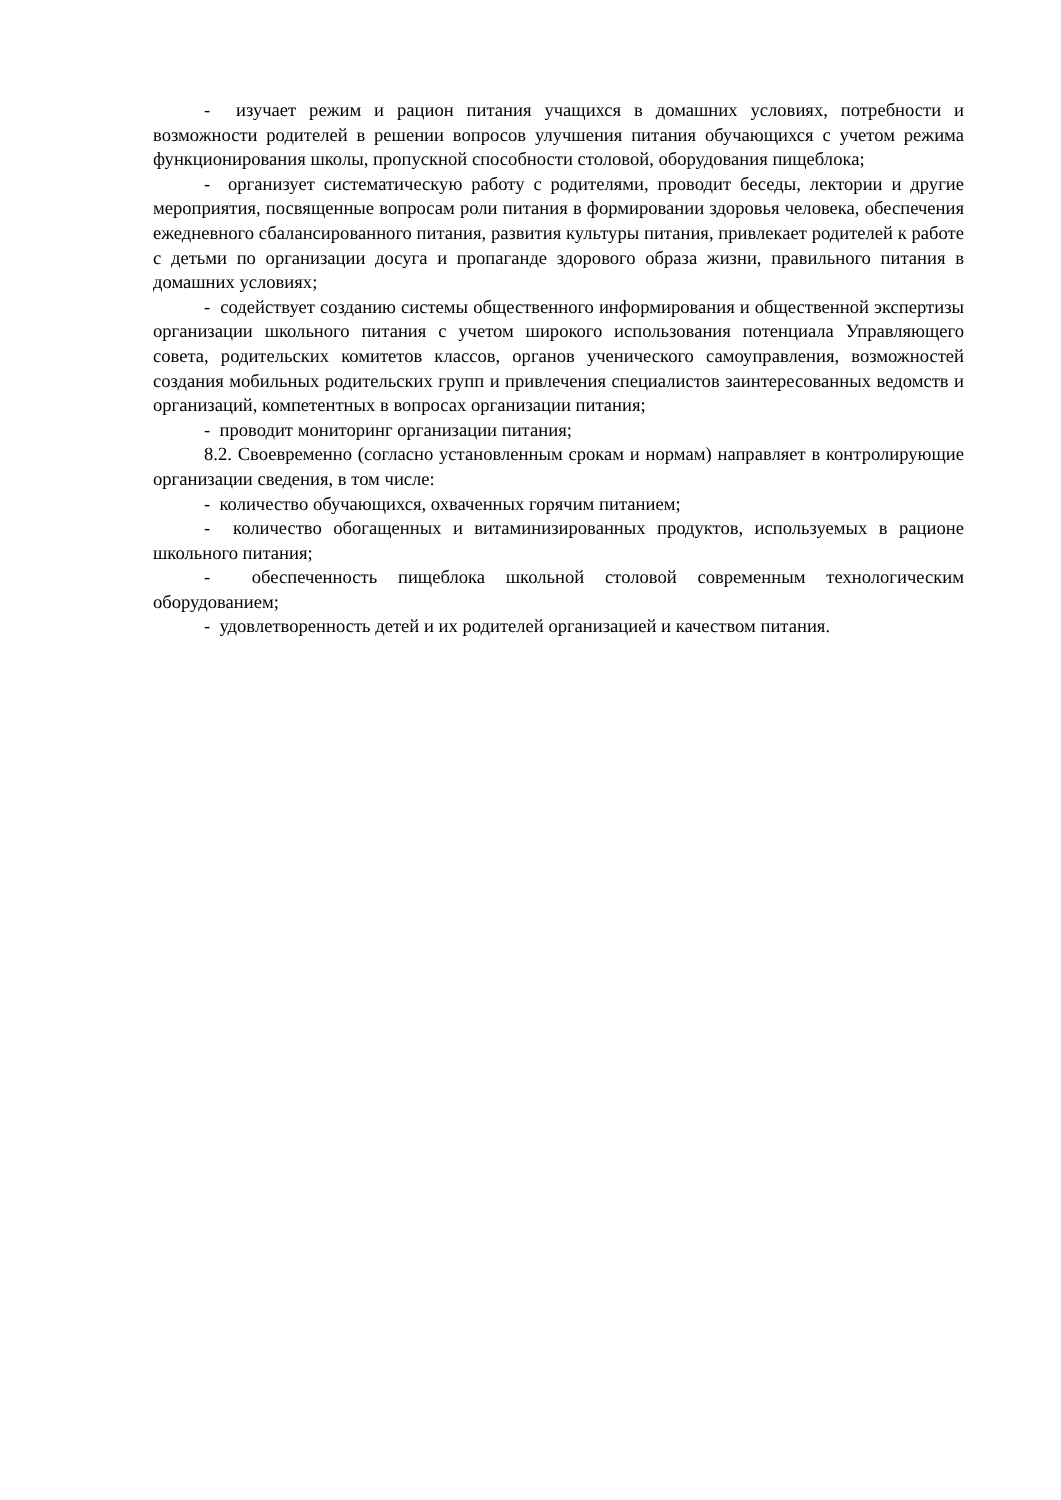- изучает режим и рацион питания учащихся в домашних условиях, потребности и возможности родителей в решении вопросов улучшения питания обучающихся с учетом режима функционирования школы, пропускной способности столовой, оборудования пищеблока;
- организует систематическую работу с родителями, проводит беседы, лектории и другие мероприятия, посвященные вопросам роли питания в формировании здоровья человека, обеспечения ежедневного сбалансированного питания, развития культуры питания, привлекает родителей к работе с детьми по организации досуга и пропаганде здорового образа жизни, правильного питания в домашних условиях;
- содействует созданию системы общественного информирования и общественной экспертизы организации школьного питания с учетом широкого использования потенциала Управляющего совета, родительских комитетов классов, органов ученического самоуправления, возможностей создания мобильных родительских групп и привлечения специалистов заинтересованных ведомств и организаций, компетентных в вопросах организации питания;
- проводит мониторинг организации питания;
8.2. Своевременно (согласно установленным срокам и нормам) направляет в контролирующие организации сведения, в том числе:
- количество обучающихся, охваченных горячим питанием;
- количество обогащенных и витаминизированных продуктов, используемых в рационе школьного питания;
- обеспеченность пищеблока школьной столовой современным технологическим оборудованием;
- удовлетворенность детей и их родителей организацией и качеством питания.